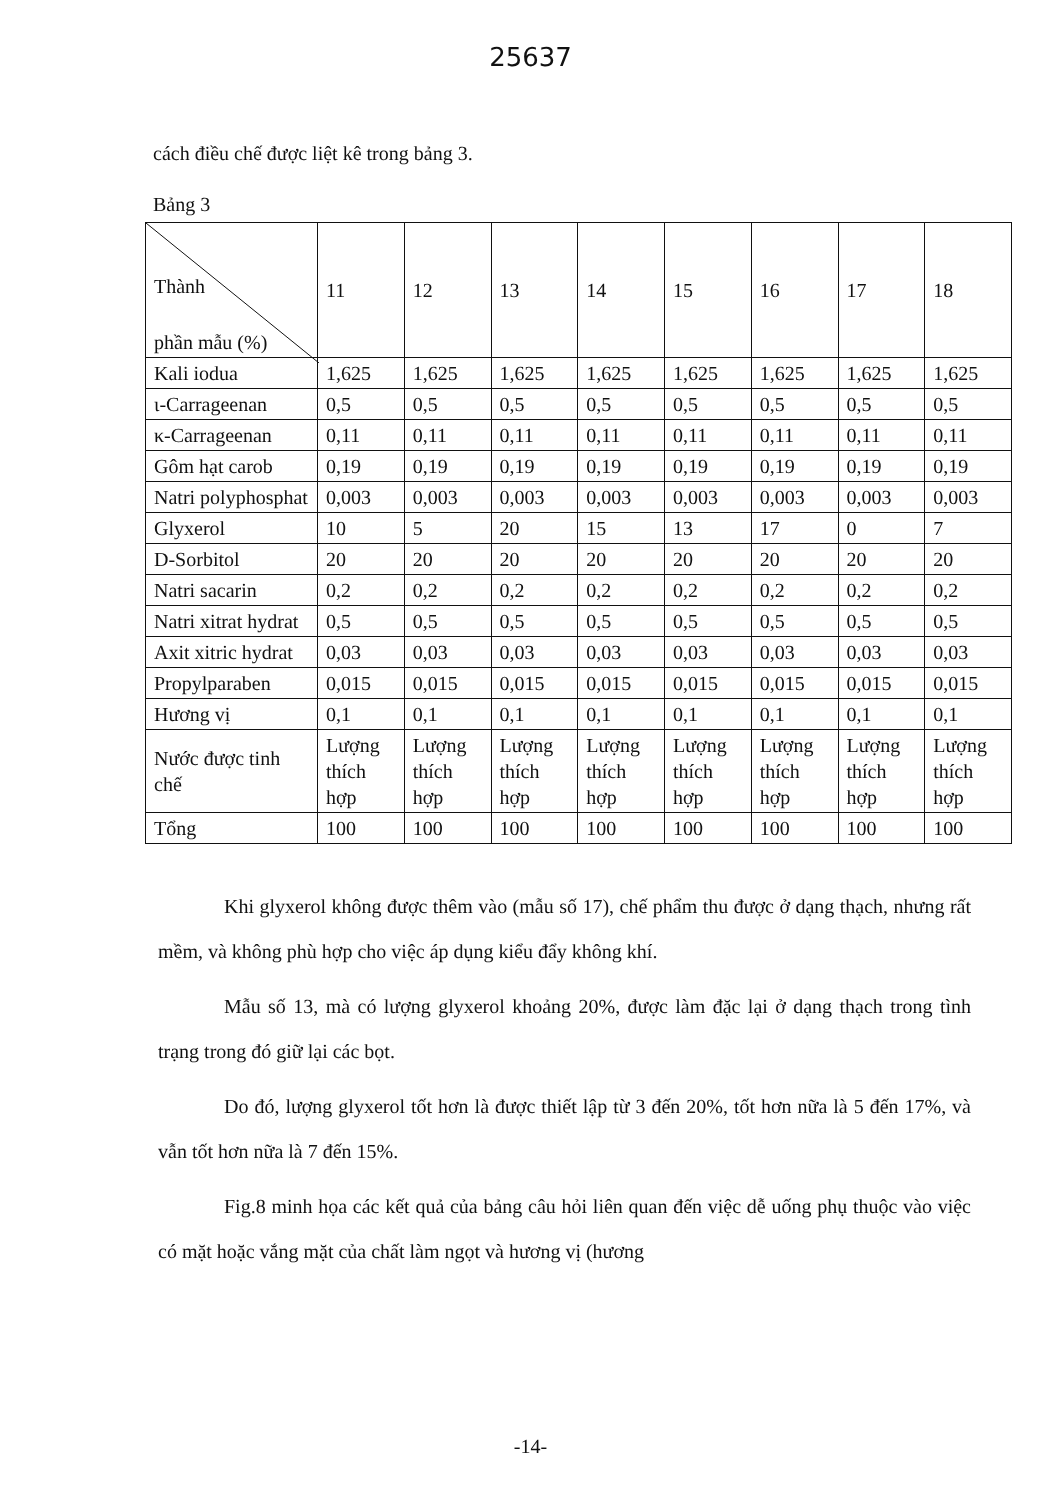25637
cách điều chế được liệt kê trong bảng 3.
Bảng 3
| Thành phần mẫu (%) | 11 | 12 | 13 | 14 | 15 | 16 | 17 | 18 |
| Kali iodua | 1,625 | 1,625 | 1,625 | 1,625 | 1,625 | 1,625 | 1,625 | 1,625 |
| ι-Carrageenan | 0,5 | 0,5 | 0,5 | 0,5 | 0,5 | 0,5 | 0,5 | 0,5 |
| κ-Carrageenan | 0,11 | 0,11 | 0,11 | 0,11 | 0,11 | 0,11 | 0,11 | 0,11 |
| Gôm hạt carob | 0,19 | 0,19 | 0,19 | 0,19 | 0,19 | 0,19 | 0,19 | 0,19 |
| Natri polyphosphat | 0,003 | 0,003 | 0,003 | 0,003 | 0,003 | 0,003 | 0,003 | 0,003 |
| Glyxerol | 10 | 5 | 20 | 15 | 13 | 17 | 0 | 7 |
| D-Sorbitol | 20 | 20 | 20 | 20 | 20 | 20 | 20 | 20 |
| Natri sacarin | 0,2 | 0,2 | 0,2 | 0,2 | 0,2 | 0,2 | 0,2 | 0,2 |
| Natri xitrat hydrat | 0,5 | 0,5 | 0,5 | 0,5 | 0,5 | 0,5 | 0,5 | 0,5 |
| Axit xitric hydrat | 0,03 | 0,03 | 0,03 | 0,03 | 0,03 | 0,03 | 0,03 | 0,03 |
| Propylparaben | 0,015 | 0,015 | 0,015 | 0,015 | 0,015 | 0,015 | 0,015 | 0,015 |
| Hương vị | 0,1 | 0,1 | 0,1 | 0,1 | 0,1 | 0,1 | 0,1 | 0,1 |
| Nước được tinh chế | Lượng thích hợp | Lượng thích hợp | Lượng thích hợp | Lượng thích hợp | Lượng thích hợp | Lượng thích hợp | Lượng thích hợp | Lượng thích hợp |
| Tổng | 100 | 100 | 100 | 100 | 100 | 100 | 100 | 100 |
Khi glyxerol không được thêm vào (mẫu số 17), chế phẩm thu được ở dạng thạch, nhưng rất mềm, và không phù hợp cho việc áp dụng kiểu đẩy không khí.
Mẫu số 13, mà có lượng glyxerol khoảng 20%, được làm đặc lại ở dạng thạch trong tình trạng trong đó giữ lại các bọt.
Do đó, lượng glyxerol tốt hơn là được thiết lập từ 3 đến 20%, tốt hơn nữa là 5 đến 17%, và vẫn tốt hơn nữa là 7 đến 15%.
Fig.8 minh họa các kết quả của bảng câu hỏi liên quan đến việc dễ uống phụ thuộc vào việc có mặt hoặc vắng mặt của chất làm ngọt và hương vị (hương
-14-